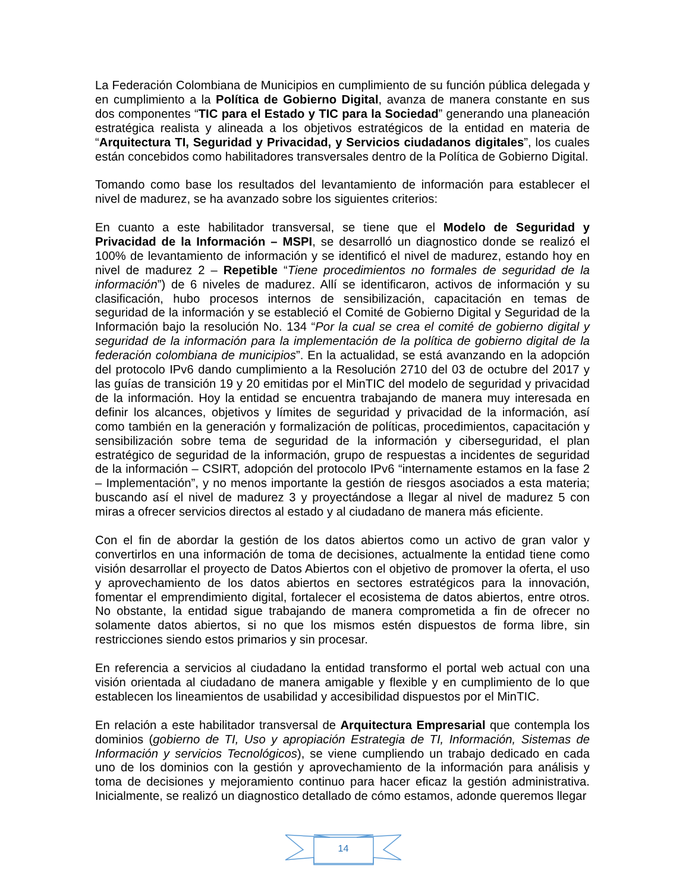La Federación Colombiana de Municipios en cumplimiento de su función pública delegada y en cumplimiento a la Política de Gobierno Digital, avanza de manera constante en sus dos componentes “TIC para el Estado y TIC para la Sociedad” generando una planeación estratégica realista y alineada a los objetivos estratégicos de la entidad en materia de “Arquitectura TI, Seguridad y Privacidad, y Servicios ciudadanos digitales”, los cuales están concebidos como habilitadores transversales dentro de la Política de Gobierno Digital.
Tomando como base los resultados del levantamiento de información para establecer el nivel de madurez, se ha avanzado sobre los siguientes criterios:
En cuanto a este habilitador transversal, se tiene que el Modelo de Seguridad y Privacidad de la Información – MSPI, se desarrolló un diagnostico donde se realizó el 100% de levantamiento de información y se identificó el nivel de madurez, estando hoy en nivel de madurez 2 – Repetible “Tiene procedimientos no formales de seguridad de la información”) de 6 niveles de madurez. Allí se identificaron, activos de información y su clasificación, hubo procesos internos de sensibilización, capacitación en temas de seguridad de la información y se estableció el Comité de Gobierno Digital y Seguridad de la Información bajo la resolución No. 134 “Por la cual se crea el comité de gobierno digital y seguridad de la información para la implementación de la política de gobierno digital de la federación colombiana de municipios”. En la actualidad, se está avanzando en la adopción del protocolo IPv6 dando cumplimiento a la Resolución 2710 del 03 de octubre del 2017 y las guías de transición 19 y 20 emitidas por el MinTIC del modelo de seguridad y privacidad de la información. Hoy la entidad se encuentra trabajando de manera muy interesada en definir los alcances, objetivos y límites de seguridad y privacidad de la información, así como también en la generación y formalización de políticas, procedimientos, capacitación y sensibilización sobre tema de seguridad de la información y ciberseguridad, el plan estratégico de seguridad de la información, grupo de respuestas a incidentes de seguridad de la información – CSIRT, adopción del protocolo IPv6 “internamente estamos en la fase 2 – Implementación”, y no menos importante la gestión de riesgos asociados a esta materia; buscando así el nivel de madurez 3 y proyectándose a llegar al nivel de madurez 5 con miras a ofrecer servicios directos al estado y al ciudadano de manera más eficiente.
Con el fin de abordar la gestión de los datos abiertos como un activo de gran valor y convertirlos en una información de toma de decisiones, actualmente la entidad tiene como visión desarrollar el proyecto de Datos Abiertos con el objetivo de promover la oferta, el uso y aprovechamiento de los datos abiertos en sectores estratégicos para la innovación, fomentar el emprendimiento digital, fortalecer el ecosistema de datos abiertos, entre otros. No obstante, la entidad sigue trabajando de manera comprometida a fin de ofrecer no solamente datos abiertos, si no que los mismos estén dispuestos de forma libre, sin restricciones siendo estos primarios y sin procesar.
En referencia a servicios al ciudadano la entidad transformo el portal web actual con una visión orientada al ciudadano de manera amigable y flexible y en cumplimiento de lo que establecen los lineamientos de usabilidad y accesibilidad dispuestos por el MinTIC.
En relación a este habilitador transversal de Arquitectura Empresarial que contempla los dominios (gobierno de TI, Uso y apropiación Estrategia de TI, Información, Sistemas de Información y servicios Tecnológicos), se viene cumpliendo un trabajo dedicado en cada uno de los dominios con la gestión y aprovechamiento de la información para análisis y toma de decisiones y mejoramiento continuo para hacer eficaz la gestión administrativa. Inicialmente, se realizó un diagnostico detallado de cómo estamos, adonde queremos llegar
14